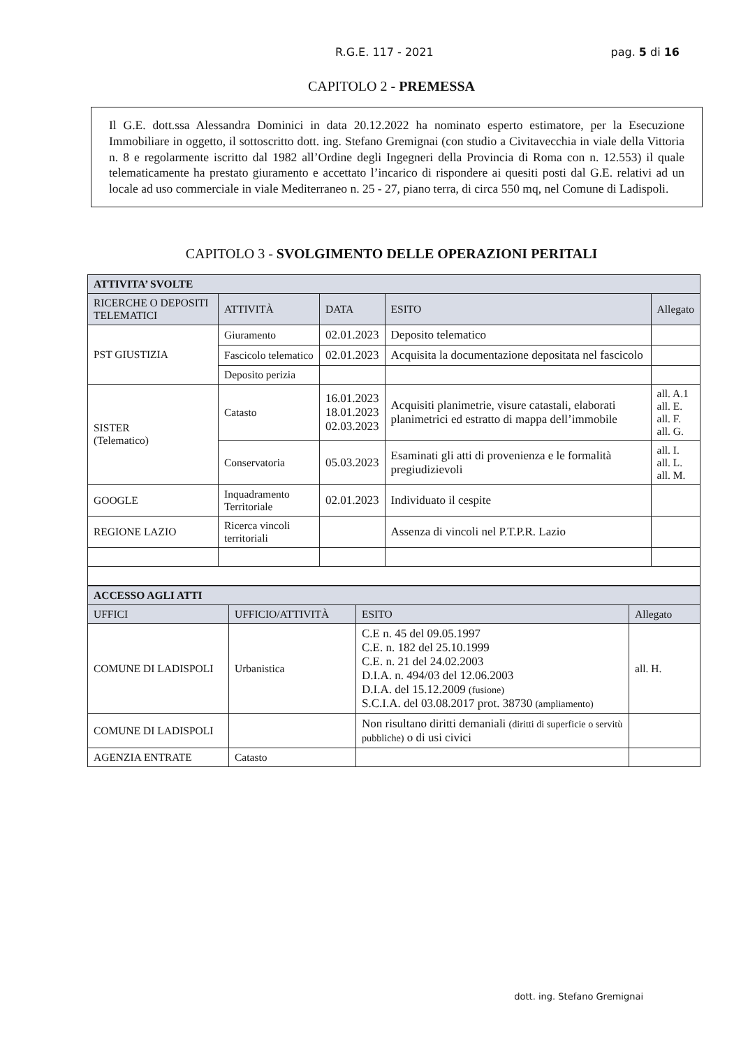R.G.E. 117 - 2021 pag. 5 di 16
CAPITOLO 2 - PREMESSA
Il G.E. dott.ssa Alessandra Dominici in data 20.12.2022 ha nominato esperto estimatore, per la Esecuzione Immobiliare in oggetto, il sottoscritto dott. ing. Stefano Gremignai (con studio a Civitavecchia in viale della Vittoria n. 8 e regolarmente iscritto dal 1982 all’Ordine degli Ingegneri della Provincia di Roma con n. 12.553) il quale telematicamente ha prestato giuramento e accettato l’incarico di rispondere ai quesiti posti dal G.E. relativi ad un locale ad uso commerciale in viale Mediterraneo n. 25 - 27, piano terra, di circa 550 mq, nel Comune di Ladispoli.
CAPITOLO 3 - SVOLGIMENTO DELLE OPERAZIONI PERITALI
| ATTIVITA’ SVOLTE | | | | |
| RICERCHE O DEPOSITI TELEMATICI | ATTIVITÀ | DATA | ESITO | Allegato |
| PST GIUSTIZIA | Giuramento | 02.01.2023 | Deposito telematico | |
| | Fascicolo telematico | 02.01.2023 | Acquisita la documentazione depositata nel fascicolo | |
| | Deposito perizia | | | |
| SISTER (Telematico) | Catasto | 16.01.2023 18.01.2023 02.03.2023 | Acquisiti planimetrie, visure catastali, elaborati planimetrici ed estratto di mappa dell’immobile | all. A.1 all. E. all. F. all. G. |
| | Conservatoria | 05.03.2023 | Esaminati gli atti di provenienza e le formalità pregiudizievoli | all. I. all. L. all. M. |
| GOOGLE | Inquadramento Territoriale | 02.01.2023 | Individuato il cespite | |
| REGIONE LAZIO | Ricerca vincoli territoriali | | Assenza di vincoli nel P.T.P.R. Lazio | |
| ACCESSO AGLI ATTI | | | |
| UFFICI | UFFICIO/ATTIVITÀ | ESITO | Allegato |
| COMUNE DI LADISPOLI | Urbanistica | C.E n. 45 del 09.05.1997 C.E. n. 182 del 25.10.1999 C.E. n. 21 del 24.02.2003 D.I.A. n. 494/03 del 12.06.2003 D.I.A. del 15.12.2009 (fusione) S.C.I.A. del 03.08.2017 prot. 38730 (ampliamento) | all. H. |
| COMUNE DI LADISPOLI | | Non risultano diritti demaniali (diritti di superficie o servitù pubbliche) o di usi civici | |
| AGENZIA ENTRATE | Catasto | | |
dott. ing. Stefano Gremignai